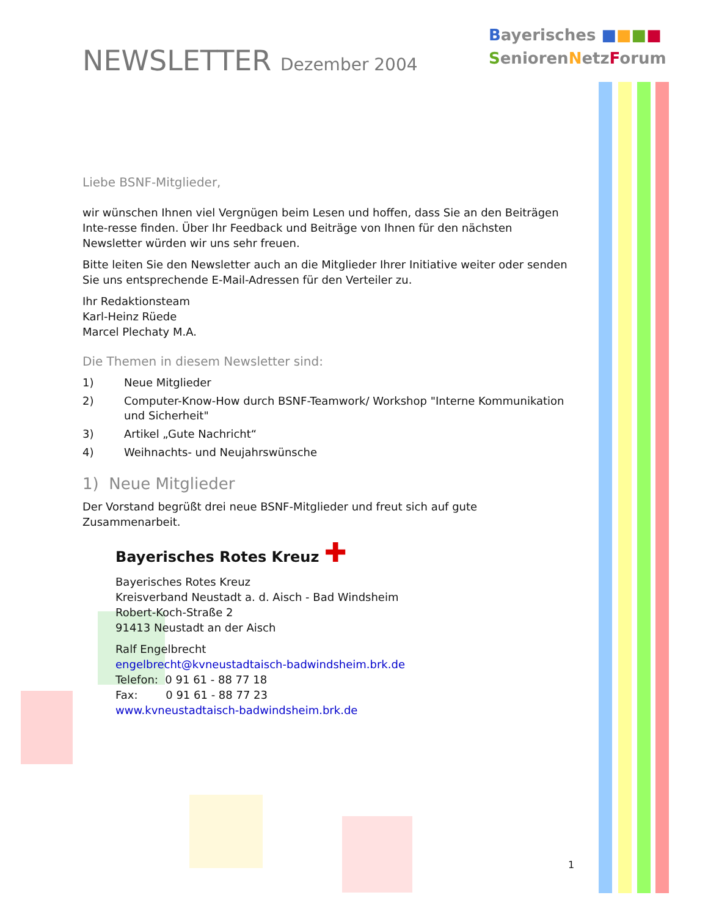Bayerisches ■■■■
SeniorenNetzForum
NEWSLETTER Dezember 2004
Liebe BSNF-Mitglieder,
wir wünschen Ihnen viel Vergnügen beim Lesen und hoffen, dass Sie an den Beiträgen Inte-resse finden. Über Ihr Feedback und Beiträge von Ihnen für den nächsten Newsletter würden wir uns sehr freuen.
Bitte leiten Sie den Newsletter auch an die Mitglieder Ihrer Initiative weiter oder senden Sie uns entsprechende E-Mail-Adressen für den Verteiler zu.
Ihr Redaktionsteam
Karl-Heinz Rüede
Marcel Plechaty M.A.
Die Themen in diesem Newsletter sind:
1) Neue Mitglieder
2) Computer-Know-How durch BSNF-Teamwork/ Workshop "Interne Kommunikation und Sicherheit"
3) Artikel „Gute Nachricht“
4) Weihnachts- und Neujahrswünsche
1) Neue Mitglieder
Der Vorstand begrüßt drei neue BSNF-Mitglieder und freut sich auf gute Zusammenarbeit.
Bayerisches Rotes Kreuz ✚
Bayerisches Rotes Kreuz
Kreisverband Neustadt a. d. Aisch - Bad Windsheim
Robert-Koch-Straße 2
91413 Neustadt an der Aisch
Ralf Engelbrecht
engelbrecht@kvneustadtaisch-badwindsheim.brk.de
Telefon: 0 91 61 - 88 77 18
Fax: 0 91 61 - 88 77 23
www.kvneustadtaisch-badwindsheim.brk.de
1